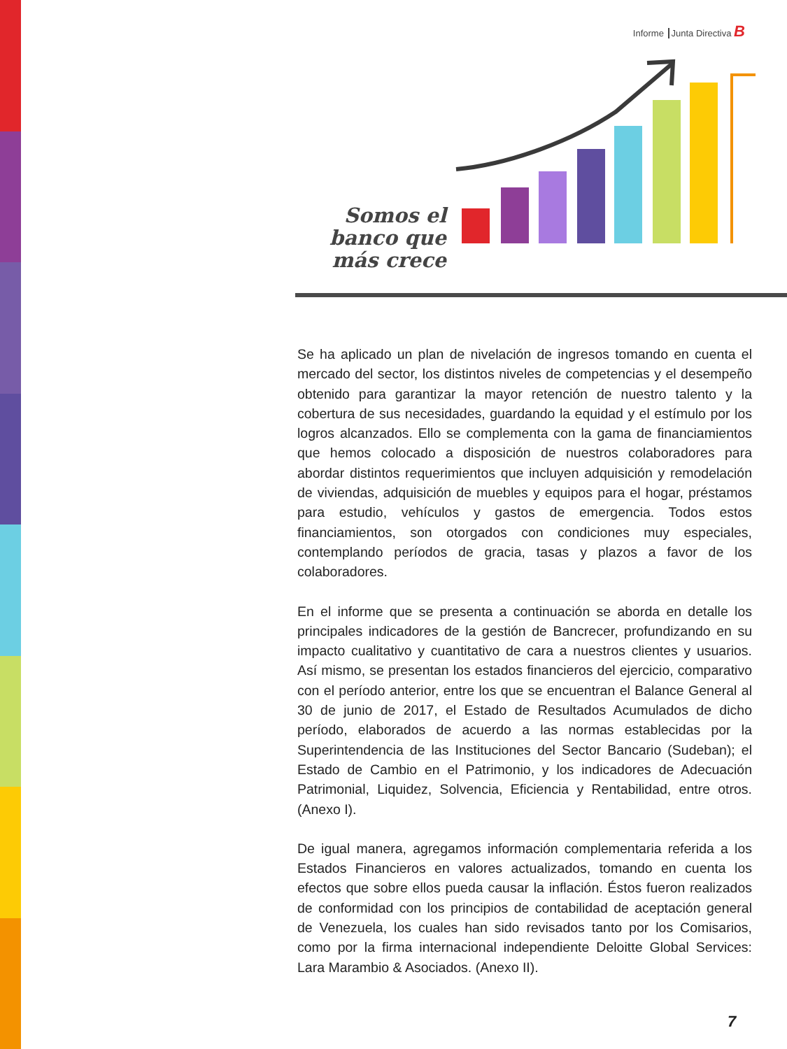Informe Junta Directiva B
Somos el banco que más crece
Se ha aplicado un plan de nivelación de ingresos tomando en cuenta el mercado del sector, los distintos niveles de competencias y el desempeño obtenido para garantizar la mayor retención de nuestro talento y la cobertura de sus necesidades, guardando la equidad y el estímulo por los logros alcanzados. Ello se complementa con la gama de financiamientos que hemos colocado a disposición de nuestros colaboradores para abordar distintos requerimientos que incluyen adquisición y remodelación de viviendas, adquisición de muebles y equipos para el hogar, préstamos para estudio, vehículos y gastos de emergencia. Todos estos financiamientos, son otorgados con condiciones muy especiales, contemplando períodos de gracia, tasas y plazos a favor de los colaboradores.
En el informe que se presenta a continuación se aborda en detalle los principales indicadores de la gestión de Bancrecer, profundizando en su impacto cualitativo y cuantitativo de cara a nuestros clientes y usuarios. Así mismo, se presentan los estados financieros del ejercicio, comparativo con el período anterior, entre los que se encuentran el Balance General al 30 de junio de 2017, el Estado de Resultados Acumulados de dicho período, elaborados de acuerdo a las normas establecidas por la Superintendencia de las Instituciones del Sector Bancario (Sudeban); el Estado de Cambio en el Patrimonio, y los indicadores de Adecuación Patrimonial, Liquidez, Solvencia, Eficiencia y Rentabilidad, entre otros. (Anexo I).
De igual manera, agregamos información complementaria referida a los Estados Financieros en valores actualizados, tomando en cuenta los efectos que sobre ellos pueda causar la inflación. Éstos fueron realizados de conformidad con los principios de contabilidad de aceptación general de Venezuela, los cuales han sido revisados tanto por los Comisarios, como por la firma internacional independiente Deloitte Global Services: Lara Marambio & Asociados. (Anexo II).
7